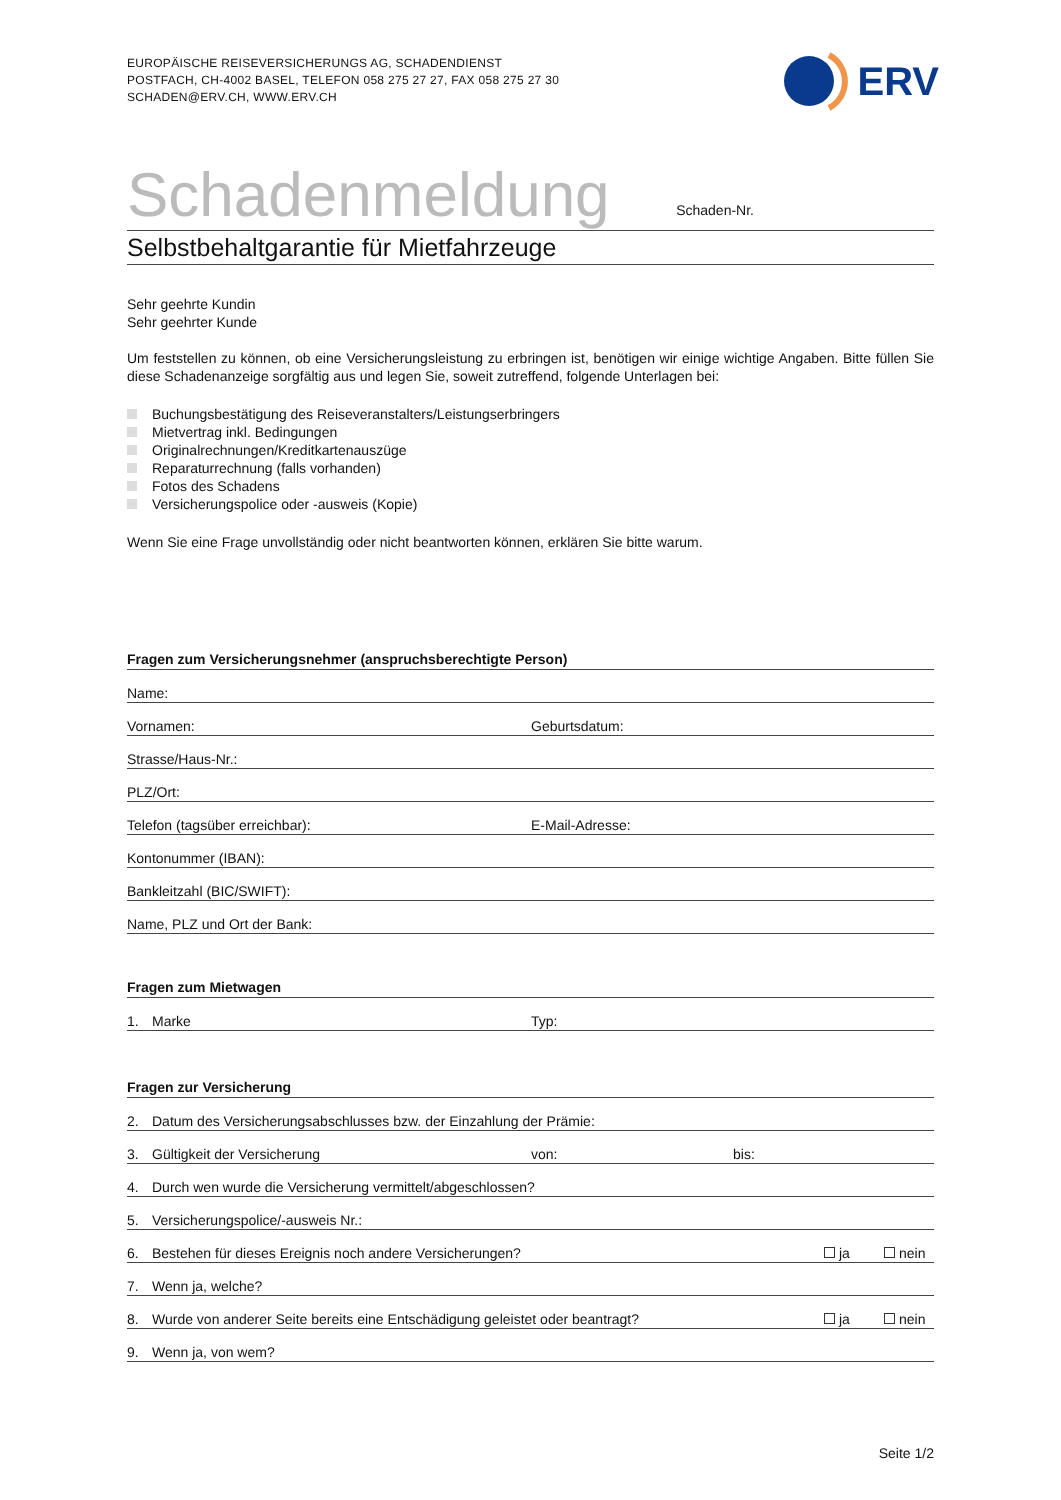EUROPÄISCHE REISEVERSICHERUNGS AG, SCHADENDIENST
POSTFACH, CH-4002 BASEL, TELEFON 058 275 27 27, FAX 058 275 27 30
SCHADEN@ERV.CH, WWW.ERV.CH
ERV
Schadenmeldung
Schaden-Nr.
Selbstbehaltgarantie für Mietfahrzeuge
Sehr geehrte Kundin
Sehr geehrter Kunde
Um feststellen zu können, ob eine Versicherungsleistung zu erbringen ist, benötigen wir einige wichtige Angaben. Bitte füllen Sie diese Schadenanzeige sorgfältig aus und legen Sie, soweit zutreffend, folgende Unterlagen bei:
Buchungsbestätigung des Reiseveranstalters/Leistungserbringers
Mietvertrag inkl. Bedingungen
Originalrechnungen/Kreditkartenauszüge
Reparaturrechnung (falls vorhanden)
Fotos des Schadens
Versicherungspolice oder -ausweis (Kopie)
Wenn Sie eine Frage unvollständig oder nicht beantworten können, erklären Sie bitte warum.
Fragen zum Versicherungsnehmer (anspruchsberechtigte Person)
Name:
Vornamen: Geburtsdatum:
Strasse/Haus-Nr.:
PLZ/Ort:
Telefon (tagsüber erreichbar): E-Mail-Adresse:
Kontonummer (IBAN):
Bankleitzahl (BIC/SWIFT):
Name, PLZ und Ort der Bank:
Fragen zum Mietwagen
1. Marke Typ:
Fragen zur Versicherung
2. Datum des Versicherungsabschlusses bzw. der Einzahlung der Prämie:
3. Gültigkeit der Versicherung von: bis:
4. Durch wen wurde die Versicherung vermittelt/abgeschlossen?
5. Versicherungspolice/-ausweis Nr.:
6. Bestehen für dieses Ereignis noch andere Versicherungen? ja nein
7. Wenn ja, welche?
8. Wurde von anderer Seite bereits eine Entschädigung geleistet oder beantragt? ja nein
9. Wenn ja, von wem?
Seite 1/2